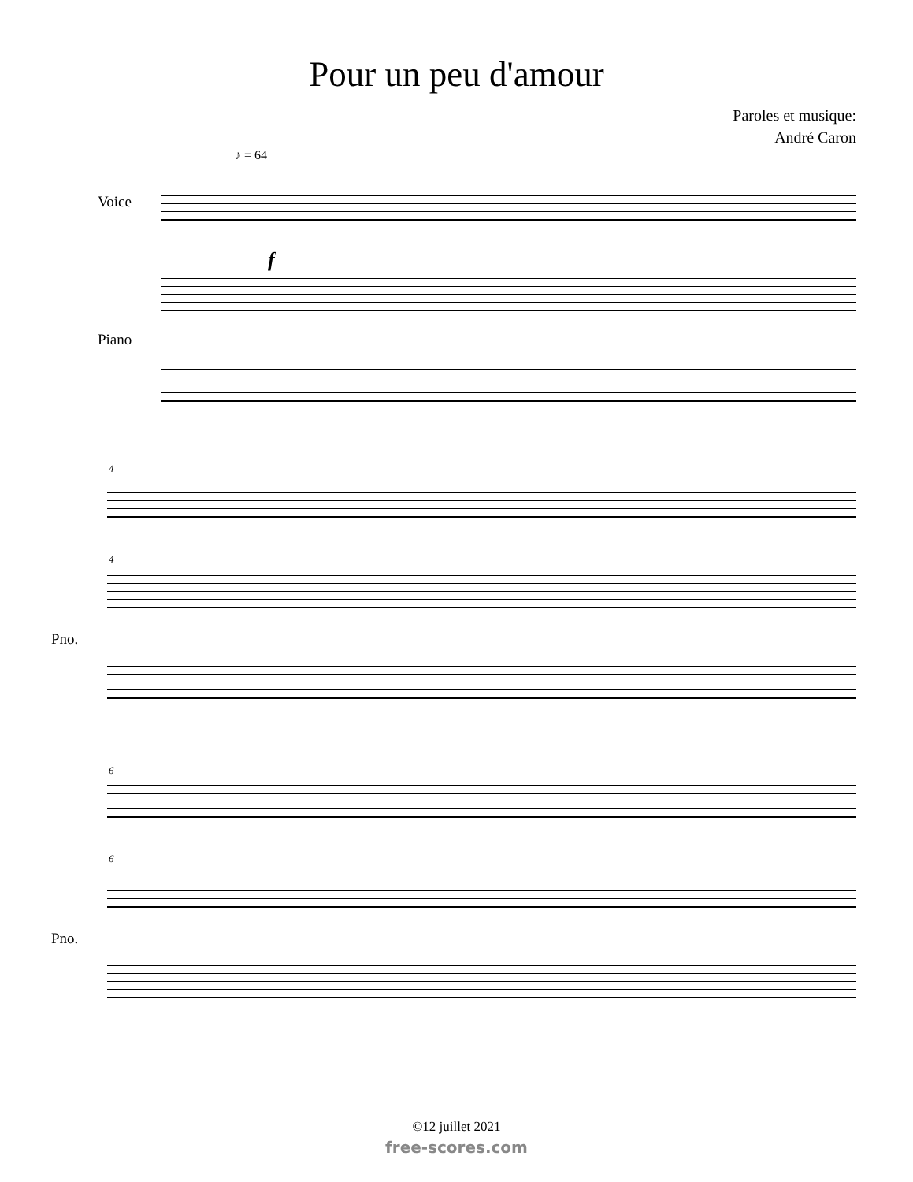Pour un peu d'amour
Paroles et musique:
André Caron
♪ = 64
Voice
f
Piano
4
4
Pno.
6
6
Pno.
©12 juillet 2021
free-scores.com